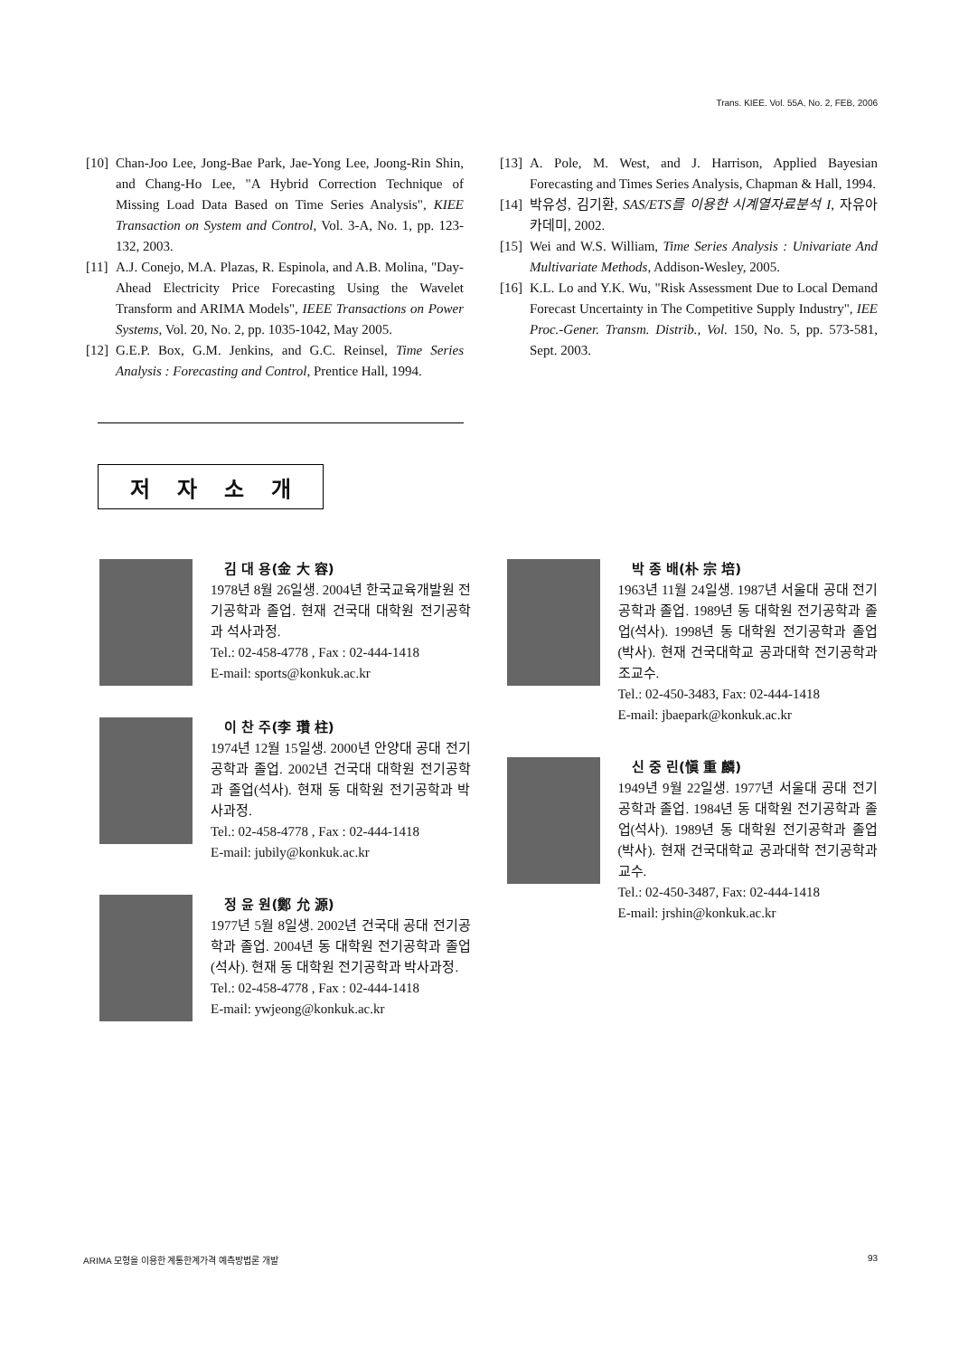Trans. KIEE. Vol. 55A, No. 2, FEB, 2006
[10] Chan-Joo Lee, Jong-Bae Park, Jae-Yong Lee, Joong-Rin Shin, and Chang-Ho Lee, "A Hybrid Correction Technique of Missing Load Data Based on Time Series Analysis", KIEE Transaction on System and Control, Vol. 3-A, No. 1, pp. 123-132, 2003.
[11] A.J. Conejo, M.A. Plazas, R. Espinola, and A.B. Molina, "Day-Ahead Electricity Price Forecasting Using the Wavelet Transform and ARIMA Models", IEEE Transactions on Power Systems, Vol. 20, No. 2, pp. 1035-1042, May 2005.
[12] G.E.P. Box, G.M. Jenkins, and G.C. Reinsel, Time Series Analysis : Forecasting and Control, Prentice Hall, 1994.
[13] A. Pole, M. West, and J. Harrison, Applied Bayesian Forecasting and Times Series Analysis, Chapman & Hall, 1994.
[14] 박유성, 김기환, SAS/ETS를 이용한 시계열자료분석 I, 자유아카데미, 2002.
[15] Wei and W.S. William, Time Series Analysis : Univariate And Multivariate Methods, Addison-Wesley, 2005.
[16] K.L. Lo and Y.K. Wu, "Risk Assessment Due to Local Demand Forecast Uncertainty in The Competitive Supply Industry", IEE Proc.-Gener. Transm. Distrib., Vol. 150, No. 5, pp. 573-581, Sept. 2003.
저 자 소 개
김 대 용(金 大 容)
1978년 8월 26일생. 2004년 한국교육개발원 전기공학과 졸업. 현재 건국대 대학원 전기공학과 석사과정.
Tel.: 02-458-4778 , Fax : 02-444-1418
E-mail: sports@konkuk.ac.kr
이 찬 주(李 瓚 柱)
1974년 12월 15일생. 2000년 안양대 공대 전기공학과 졸업. 2002년 건국대 대학원 전기공학과 졸업(석사). 현재 동 대학원 전기공학과 박사과정.
Tel.: 02-458-4778 , Fax : 02-444-1418
E-mail: jubily@konkuk.ac.kr
정 윤 원(鄭 允 源)
1977년 5월 8일생. 2002년 건국대 공대 전기공학과 졸업. 2004년 동 대학원 전기공학과 졸업(석사). 현재 동 대학원 전기공학과 박사과정.
Tel.: 02-458-4778 , Fax : 02-444-1418
E-mail: ywjeong@konkuk.ac.kr
박 종 배(朴 宗 培)
1963년 11월 24일생. 1987년 서울대 공대 전기공학과 졸업. 1989년 동 대학원 전기공학과 졸업(석사). 1998년 동 대학원 전기공학과 졸업(박사). 현재 건국대학교 공과대학 전기공학과 조교수.
Tel.: 02-450-3483, Fax: 02-444-1418
E-mail: jbaepark@konkuk.ac.kr
신 중 린(愼 重 麟)
1949년 9월 22일생. 1977년 서울대 공대 전기공학과 졸업. 1984년 동 대학원 전기공학과 졸업(석사). 1989년 동 대학원 전기공학과 졸업(박사). 현재 건국대학교 공과대학 전기공학과 교수.
Tel.: 02-450-3487, Fax: 02-444-1418
E-mail: jrshin@konkuk.ac.kr
ARIMA 모형을 이용한 계통한계가격 예측방법론 개발 93